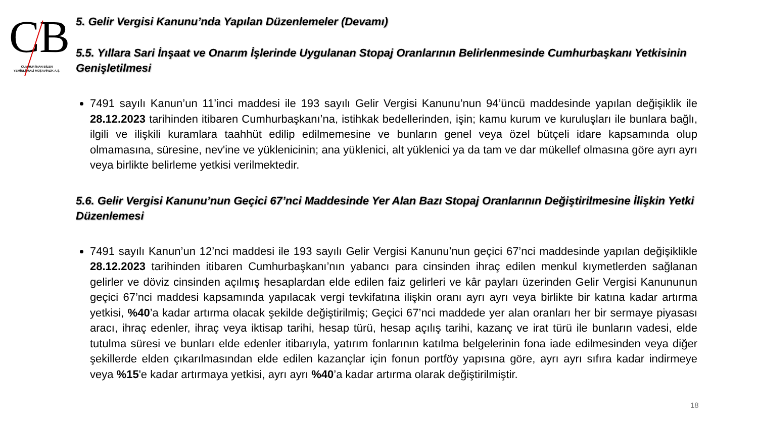CB
CUMHUR İNAN BİLEN
YEMİNLİ MALİ MÜŞAVİRLİK A.Ş.
5. Gelir Vergisi Kanunu’nda Yapılan Düzenlemeler (Devamı)
5.5. Yıllara Sari İnşaat ve Onarım İşlerinde Uygulanan Stopaj Oranlarının Belirlenmesinde Cumhurbaşkanı Yetkisinin Genişletilmesi
7491 sayılı Kanun’un 11’inci maddesi ile 193 sayılı Gelir Vergisi Kanunu’nun 94’üncü maddesinde yapılan değişiklik ile 28.12.2023 tarihinden itibaren Cumhurbaşkanı’na, istihkak bedellerinden, işin; kamu kurum ve kuruluşları ile bunlara bağlı, ilgili ve ilişkili kuramlara taahhüt edilip edilmemesine ve bunların genel veya özel bütçeli idare kapsamında olup olmamasına, süresine, nev'ine ve yüklenicinin; ana yüklenici, alt yüklenici ya da tam ve dar mükellef olmasına göre ayrı ayrı veya birlikte belirleme yetkisi verilmektedir.
5.6. Gelir Vergisi Kanunu’nun Geçici 67’nci Maddesinde Yer Alan Bazı Stopaj Oranlarının Değiştirilmesine İlişkin Yetki Düzenlemesi
7491 sayılı Kanun’un 12’nci maddesi ile 193 sayılı Gelir Vergisi Kanunu’nun geçici 67’nci maddesinde yapılan değişiklikle 28.12.2023 tarihinden itibaren Cumhurbaşkanı’nın yabancı para cinsinden ihraç edilen menkul kıymetlerden sağlanan gelirler ve döviz cinsinden açılmış hesaplardan elde edilen faiz gelirleri ve kâr payları üzerinden Gelir Vergisi Kanununun geçici 67’nci maddesi kapsamında yapılacak vergi tevkifatına ilişkin oranı ayrı ayrı veya birlikte bir katına kadar artırma yetkisi, %40’a kadar artırma olacak şekilde değiştirilmiş; Geçici 67’nci maddede yer alan oranları her bir sermaye piyasası aracı, ihraç edenler, ihraç veya iktisap tarihi, hesap türü, hesap açılış tarihi, kazanç ve irat türü ile bunların vadesi, elde tutulma süresi ve bunları elde edenler itibarıyla, yatırım fonlarının katılma belgelerinin fona iade edilmesinden veya diğer şekillerde elden çıkarılmasından elde edilen kazançlar için fonun portföy yapısına göre, ayrı ayrı sıfıra kadar indirmeye veya %15'e kadar artırmaya yetkisi, ayrı ayrı %40’a kadar artırma olarak değiştirilmiştir.
18